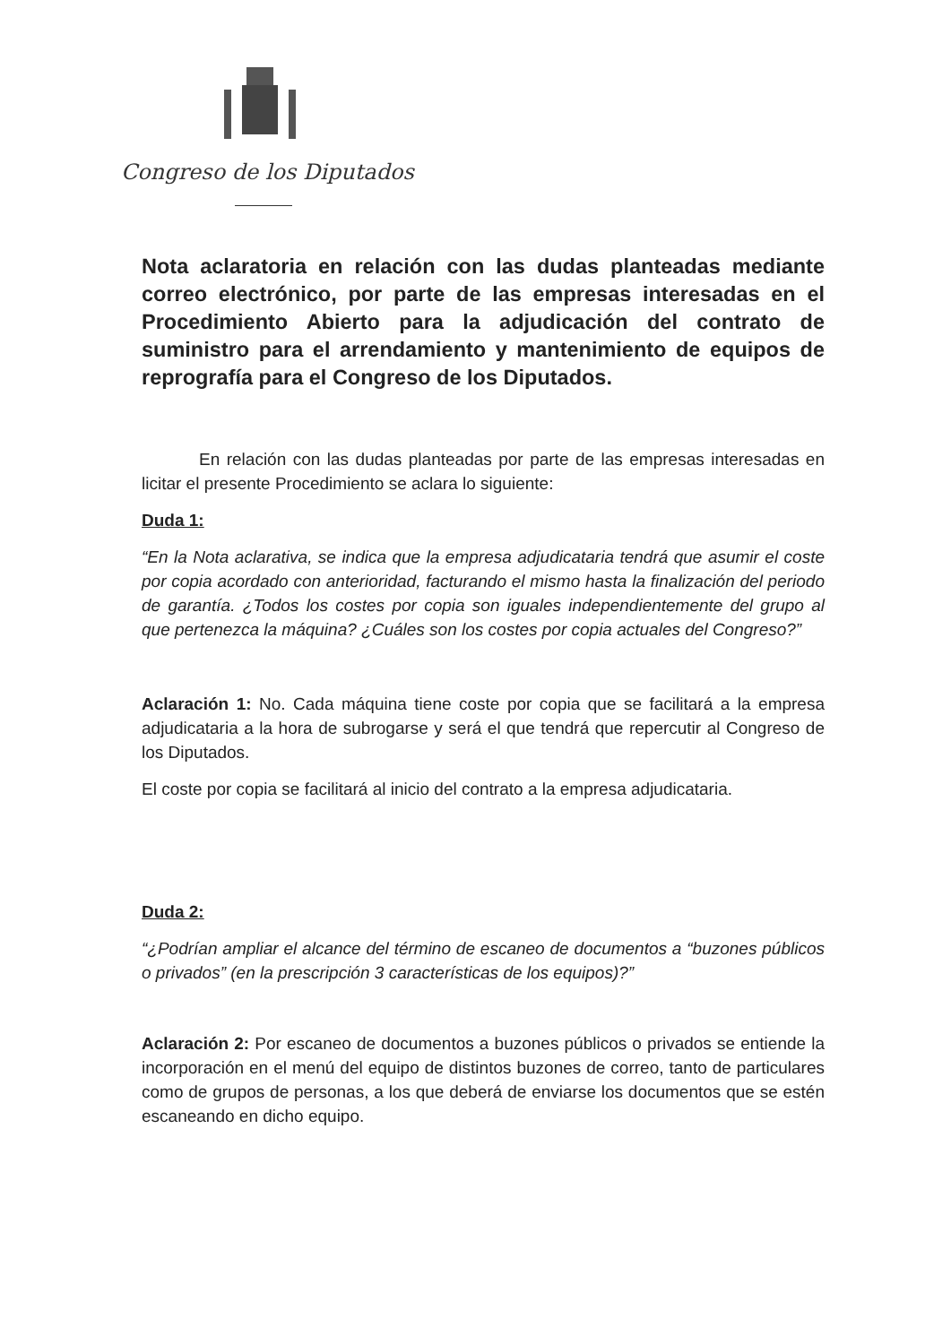Congreso de los Diputados
Nota aclaratoria en relación con las dudas planteadas mediante correo electrónico, por parte de las empresas interesadas en el Procedimiento Abierto para la adjudicación del contrato de suministro para el arrendamiento y mantenimiento de equipos de reprografía para el Congreso de los Diputados.
En relación con las dudas planteadas por parte de las empresas interesadas en licitar el presente Procedimiento se aclara lo siguiente:
Duda 1:
“En la Nota aclarativa, se indica que la empresa adjudicataria tendrá que asumir el coste por copia acordado con anterioridad, facturando el mismo hasta la finalización del periodo de garantía. ¿Todos los costes por copia son iguales independientemente del grupo al que pertenezca la máquina? ¿Cuáles son los costes por copia actuales del Congreso?”
Aclaración 1: No. Cada máquina tiene coste por copia que se facilitará a la empresa adjudicataria a la hora de subrogarse y será el que tendrá que repercutir al Congreso de los Diputados.
El coste por copia se facilitará al inicio del contrato a la empresa adjudicataria.
Duda 2:
“¿Podrían ampliar el alcance del término de escaneo de documentos a “buzones públicos o privados” (en la prescripción 3 características de los equipos)?”
Aclaración 2: Por escaneo de documentos a buzones públicos o privados se entiende la incorporación en el menú del equipo de distintos buzones de correo, tanto de particulares como de grupos de personas, a los que deberá de enviarse los documentos que se estén escaneando en dicho equipo.